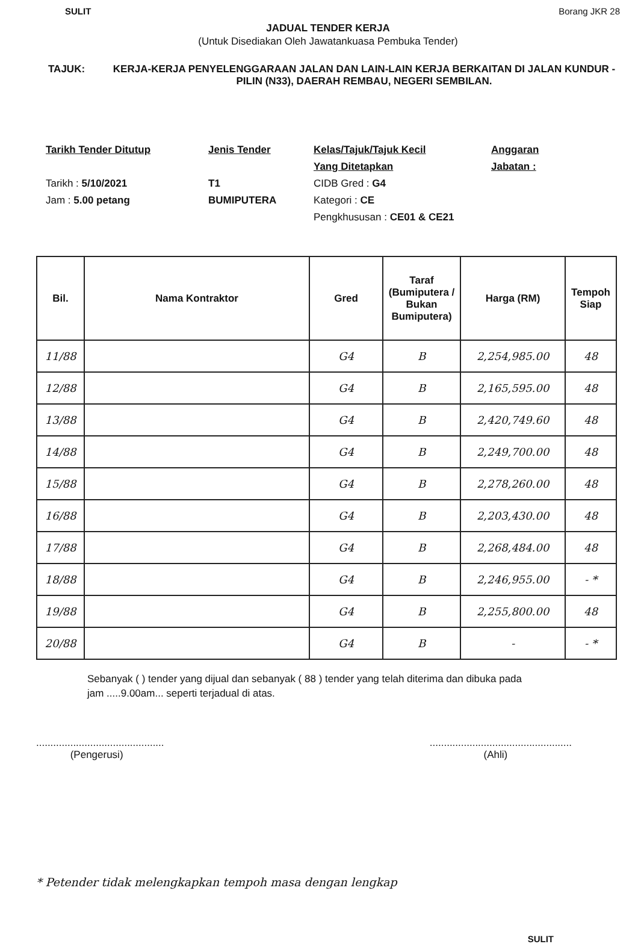SULIT Borang JKR 28
JADUAL TENDER KERJA
(Untuk Disediakan Oleh Jawatankuasa Pembuka Tender)
TAJUK: KERJA-KERJA PENYELENGGARAAN JALAN DAN LAIN-LAIN KERJA BERKAITAN DI JALAN KUNDUR - PILIN (N33), DAERAH REMBAU, NEGERI SEMBILAN.
Tarikh Tender Ditutup
Tarikh : 5/10/2021
Jam : 5.00 petang
Jenis Tender
T1
BUMIPUTERA
Kelas/Tajuk/Tajuk Kecil
Yang Ditetapkan
CIDB Gred : G4
Kategori : CE
Pengkhususan : CE01 & CE21
Anggaran
Jabatan :
| Bil. | Nama Kontraktor | Gred | Taraf (Bumiputera / Bukan Bumiputera) | Harga (RM) | Tempoh Siap |
| --- | --- | --- | --- | --- | --- |
| 11/88 | | G4 | B | 2,254,985.00 | 48 |
| 12/88 | | G4 | B | 2,165,595.00 | 48 |
| 13/88 | | G4 | B | 2,420,749.60 | 48 |
| 14/88 | | G4 | B | 2,249,700.00 | 48 |
| 15/88 | | G4 | B | 2,278,260.00 | 48 |
| 16/88 | | G4 | B | 2,203,430.00 | 48 |
| 17/88 | | G4 | B | 2,268,484.00 | 48 |
| 18/88 | | G4 | B | 2,246,955.00 | - * |
| 19/88 | | G4 | B | 2,255,800.00 | 48 |
| 20/88 | | G4 | B | - | - * |
Sebanyak ( ) tender yang dijual dan sebanyak ( 88 ) tender yang telah diterima dan dibuka pada
jam .....9.00am... seperti terjadual di atas.
.............................................
(Pengerusi)
..................................................
(Ahli)
* Petender tidak melengkapkan tempoh masa dengan lengkap
SULIT